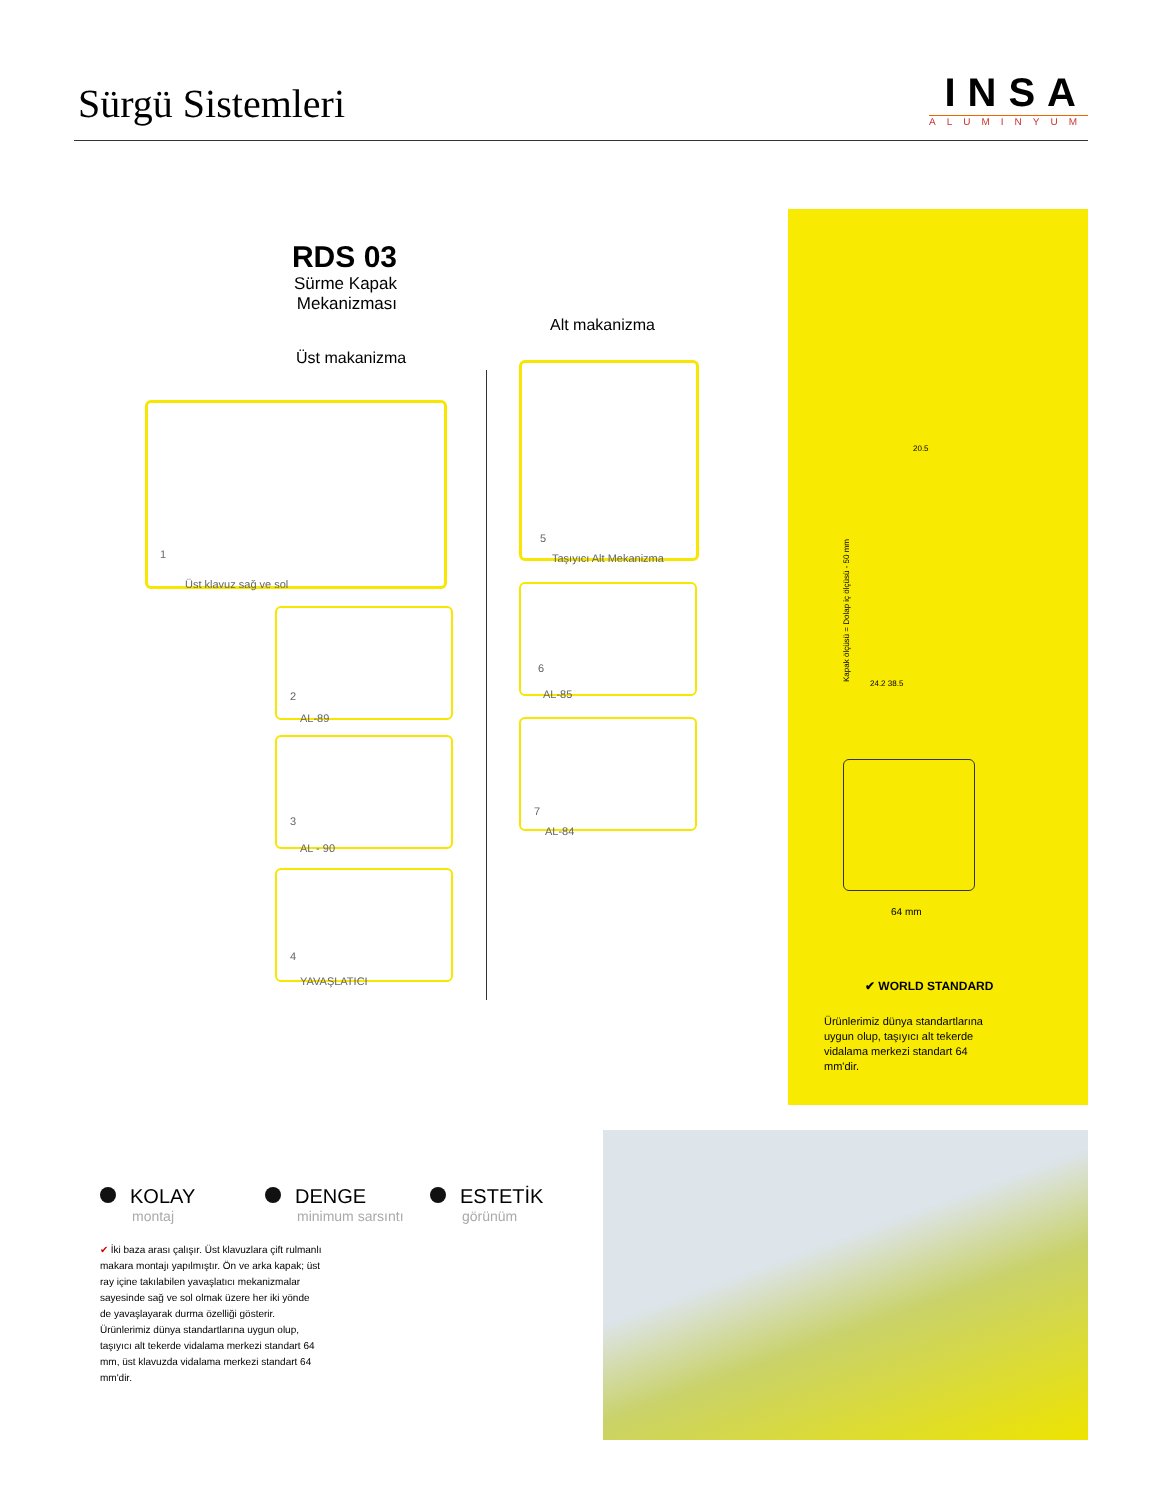Sürgü Sistemleri
INSA
ALUMINYUM
RDS 03
Sürme Kapak Mekanizması
Alt makanizma
Üst makanizma
1
Üst klavuz sağ ve sol
2
AL-89
3
AL - 90
4
YAVAŞLATICI
5
Taşıyıcı Alt Mekanizma
6
AL-85
7
AL-84
Kapak ölçüsü = Dolap iç ölçüsü - 50 mm
20.5
24.2 38.5
64 mm
✔ WORLD STANDARD
Ürünlerimiz dünya standartlarına uygun olup, taşıyıcı alt tekerde vidalama merkezi standart 64 mm'dir.
KOLAY
montaj
DENGE
minimum sarsıntı
ESTETİK
görünüm
✔ İki baza arası çalışır. Üst klavuzlara çift rulmanlı makara montajı yapılmıştır. Ön ve arka kapak; üst ray içine takılabilen yavaşlatıcı mekanizmalar sayesinde sağ ve sol olmak üzere her iki yönde de yavaşlayarak durma özelliği gösterir. Ürünlerimiz dünya standartlarına uygun olup, taşıyıcı alt tekerde vidalama merkezi standart 64 mm, üst klavuzda vidalama merkezi standart 64 mm'dir.